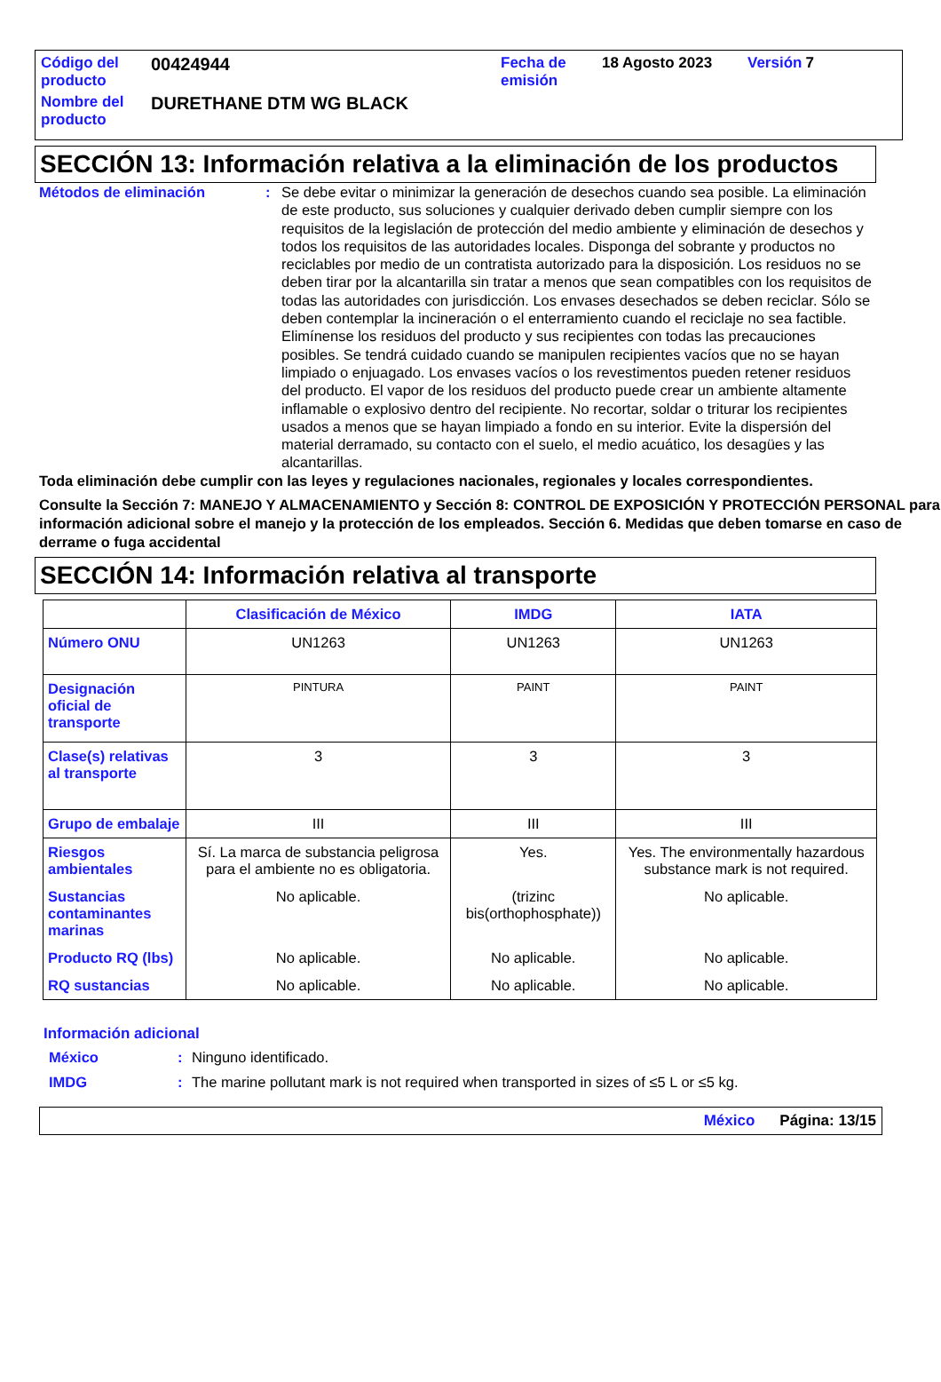| Código del producto | 00424944 | Fecha de emisión | 18 Agosto 2023 | Versión | 7 |
| Nombre del producto | DURETHANE DTM WG BLACK | | | | |
SECCIÓN 13: Información relativa a la eliminación de los productos
Métodos de eliminación : Se debe evitar o minimizar la generación de desechos cuando sea posible. La eliminación de este producto, sus soluciones y cualquier derivado deben cumplir siempre con los requisitos de la legislación de protección del medio ambiente y eliminación de desechos y todos los requisitos de las autoridades locales. Disponga del sobrante y productos no reciclables por medio de un contratista autorizado para la disposición. Los residuos no se deben tirar por la alcantarilla sin tratar a menos que sean compatibles con los requisitos de todas las autoridades con jurisdicción. Los envases desechados se deben reciclar. Sólo se deben contemplar la incineración o el enterramiento cuando el reciclaje no sea factible. Elimínense los residuos del producto y sus recipientes con todas las precauciones posibles. Se tendrá cuidado cuando se manipulen recipientes vacíos que no se hayan limpiado o enjuagado. Los envases vacíos o los revestimentos pueden retener residuos del producto. El vapor de los residuos del producto puede crear un ambiente altamente inflamable o explosivo dentro del recipiente. No recortar, soldar o triturar los recipientes usados a menos que se hayan limpiado a fondo en su interior. Evite la dispersión del material derramado, su contacto con el suelo, el medio acuático, los desagües y las alcantarillas.
Toda eliminación debe cumplir con las leyes y regulaciones nacionales, regionales y locales correspondientes.
Consulte la Sección 7: MANEJO Y ALMACENAMIENTO y Sección 8: CONTROL DE EXPOSICIÓN Y PROTECCIÓN PERSONAL para información adicional sobre el manejo y la protección de los empleados. Sección 6. Medidas que deben tomarse en caso de derrame o fuga accidental
SECCIÓN 14: Información relativa al transporte
| | Clasificación de México | IMDG | IATA |
| --- | --- | --- | --- |
| Número ONU | UN1263 | UN1263 | UN1263 |
| Designación oficial de transporte | PINTURA | PAINT | PAINT |
| Clase(s) relativas al transporte | 3 | 3 | 3 |
| Grupo de embalaje | III | III | III |
| Riesgos ambientales | Sí. La marca de substancia peligrosa para el ambiente no es obligatoria. | Yes. | Yes. The environmentally hazardous substance mark is not required. |
| Sustancias contaminantes marinas | No aplicable. | (trizinc bis(orthophosphate)) | No aplicable. |
| Producto RQ (lbs) | No aplicable. | No aplicable. | No aplicable. |
| RQ sustancias | No aplicable. | No aplicable. | No aplicable. |
Información adicional
México : Ninguno identificado.
IMDG : The marine pollutant mark is not required when transported in sizes of ≤5 L or ≤5 kg.
México Página: 13/15